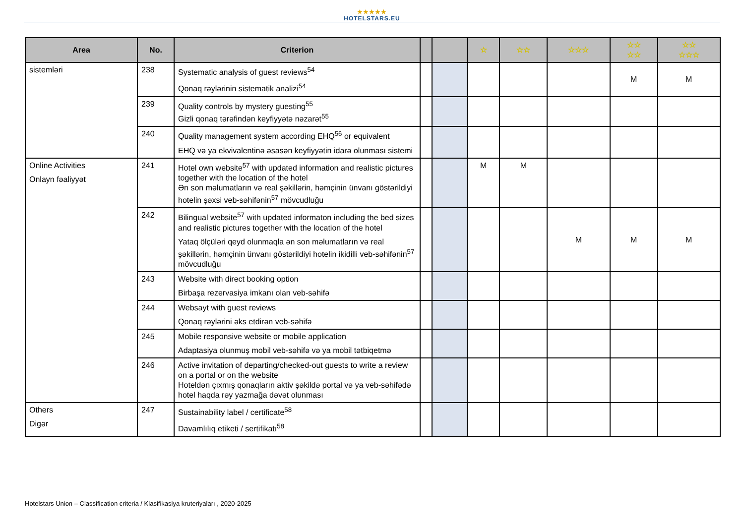★★★★★
HOTELSTARS.EU
| Area | No. | Criterion | | | ☆ | ☆☆ | ☆☆☆ | ☆☆ ☆☆ | ☆☆ ☆☆☆ |
| --- | --- | --- | --- | --- | --- | --- | --- | --- | --- |
| sistemləri | 238 | Systematic analysis of guest reviews<sup>54</sup> Qonaq rəylərinin sistematik analizi<sup>54</sup> | | | | | | M | M |
| | 239 | Quality controls by mystery guesting<sup>55</sup> Gizli qonaq tərəfindən keyfiyyətə nəzarət<sup>55</sup> | | | | | | | |
| | 240 | Quality management system according EHQ<sup>56</sup> or equivalent EHQ və ya ekvivalentinə əsasən keyfiyyətin idarə olunması sistemi | | | | | | | |
| Online Activities Onlayn fəaliyyət | 241 | Hotel own website<sup>57</sup> with updated information and realistic pictures together with the location of the hotel Ən son məlumatların və real şəkillərin, həmçinin ünvanı göstərildiyi hotelin şəxsi veb-səhifənin<sup>57</sup> mövcudluğu | | | M | M | | | |
| | 242 | Bilingual website<sup>57</sup> with updated informaton including the bed sizes and realistic pictures together with the location of the hotel Yataq ölçüləri qeyd olunmaqla ən son məlumatların və real şəkillərin, həmçinin ünvanı göstərildiyi hotelin ikidilli veb-səhifənin<sup>57</sup> mövcudluğu | | | | | M | M | M |
| | 243 | Website with direct booking option Birbaşa rezervasiya imkanı olan veb-səhifə | | | | | | | |
| | 244 | Websayt with guest reviews Qonaq rəylərini əks etdirən veb-səhifə | | | | | | | |
| | 245 | Mobile responsive website or mobile application Adaptasiya olunmuş mobil veb-səhifə və ya mobil tətbiqetmə | | | | | | | |
| | 246 | Active invitation of departing/checked-out guests to write a review on a portal or on the website Hoteldən çıxmış qonaqların aktiv şəkildə portal və ya veb-səhifədə hotel haqda rəy yazmağa dəvət olunması | | | | | | | |
| Others Digər | 247 | Sustainability label / certificate<sup>58</sup> Davamlılıq etiketi / sertifikatı<sup>58</sup> | | | | | | | |
Hotelstars Union – Classification criteria / Klasifikasiya kruteriyaları , 2020-2025